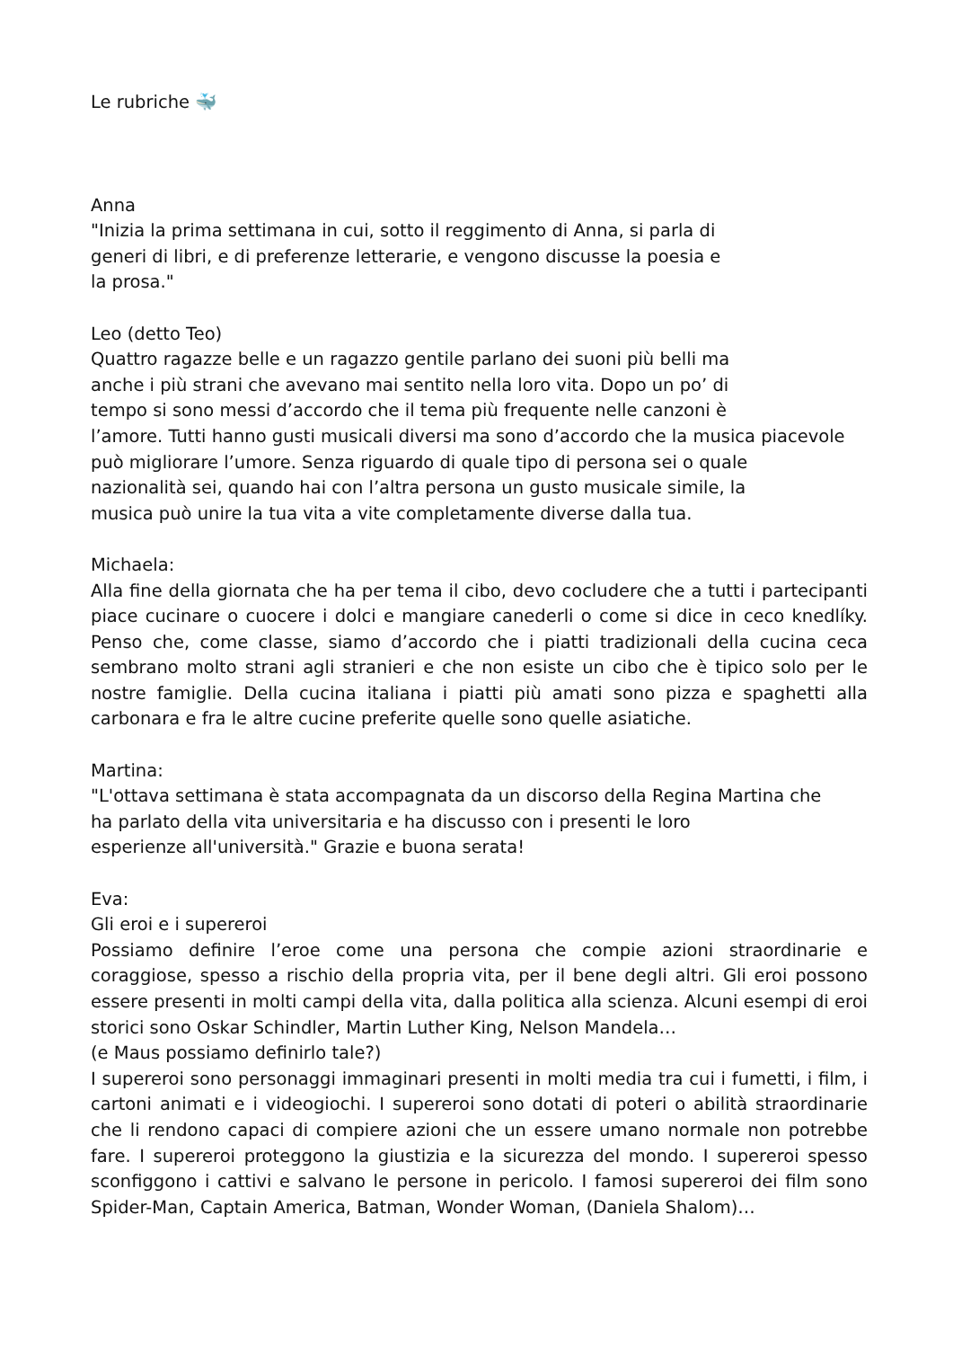Le rubriche 🐳
Anna
"Inizia la prima settimana in cui, sotto il reggimento di Anna, si parla di
generi di libri, e di preferenze letterarie, e vengono discusse la poesia e
la prosa."
Leo (detto Teo)
Quattro ragazze belle e un ragazzo gentile parlano dei suoni più belli ma
anche i più strani che avevano mai sentito nella loro vita. Dopo un po’ di
tempo si sono messi d’accordo che il tema più frequente nelle canzoni è
l’amore. Tutti hanno gusti musicali diversi ma sono d’accordo che la musica piacevole
può migliorare l’umore. Senza riguardo di quale tipo di persona sei o quale
nazionalità sei, quando hai con l’altra persona un gusto musicale simile, la
musica può unire la tua vita a vite completamente diverse dalla tua.
Michaela:
Alla fine della giornata che ha per tema il cibo, devo cocludere che a tutti i partecipanti piace cucinare o cuocere i dolci e mangiare canederli o come si dice in ceco knedlíky. Penso che, come classe, siamo d’accordo che i piatti tradizionali della cucina ceca sembrano molto strani agli stranieri e che non esiste un cibo che è tipico solo per le nostre famiglie. Della cucina italiana i piatti più amati sono pizza e spaghetti alla carbonara e fra le altre cucine preferite quelle sono quelle asiatiche.
Martina:
"L'ottava settimana è stata accompagnata da un discorso della Regina Martina che
ha parlato della vita universitaria e ha discusso con i presenti le loro
esperienze all'università." Grazie e buona serata!
Eva:
Gli eroi e i supereroi
Possiamo definire l’eroe come una persona che compie azioni straordinarie e coraggiose, spesso a rischio della propria vita, per il bene degli altri. Gli eroi possono essere presenti in molti campi della vita, dalla politica alla scienza. Alcuni esempi di eroi storici sono Oskar Schindler, Martin Luther King, Nelson Mandela…
(e Maus possiamo definirlo tale?)
I supereroi sono personaggi immaginari presenti in molti media tra cui i fumetti, i film, i cartoni animati e i videogiochi. I supereroi sono dotati di poteri o abilità straordinarie che li rendono capaci di compiere azioni che un essere umano normale non potrebbe fare. I supereroi proteggono la giustizia e la sicurezza del mondo. I supereroi spesso sconfiggono i cattivi e salvano le persone in pericolo. I famosi supereroi dei film sono Spider-Man, Captain America, Batman, Wonder Woman, (Daniela Shalom)…